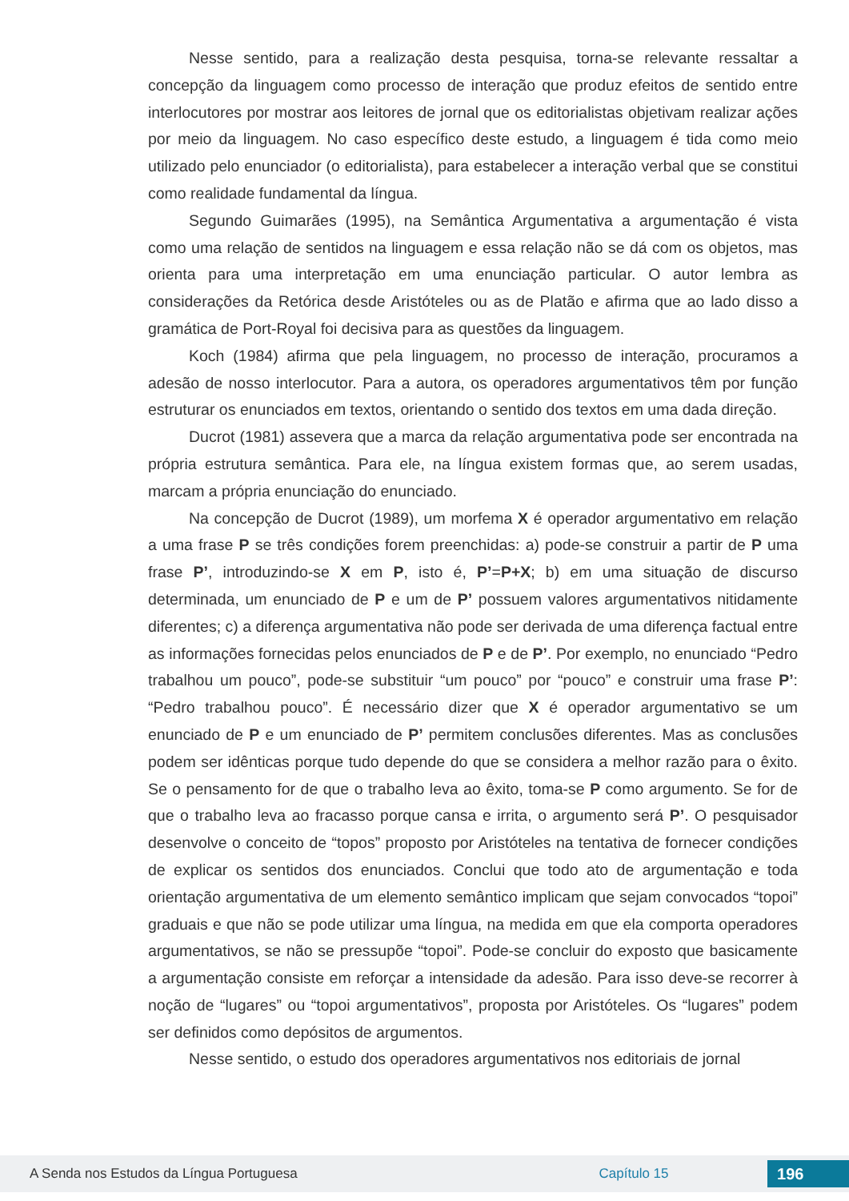Nesse sentido, para a realização desta pesquisa, torna-se relevante ressaltar a concepção da linguagem como processo de interação que produz efeitos de sentido entre interlocutores por mostrar aos leitores de jornal que os editorialistas objetivam realizar ações por meio da linguagem. No caso específico deste estudo, a linguagem é tida como meio utilizado pelo enunciador (o editorialista), para estabelecer a interação verbal que se constitui como realidade fundamental da língua.
Segundo Guimarães (1995), na Semântica Argumentativa a argumentação é vista como uma relação de sentidos na linguagem e essa relação não se dá com os objetos, mas orienta para uma interpretação em uma enunciação particular. O autor lembra as considerações da Retórica desde Aristóteles ou as de Platão e afirma que ao lado disso a gramática de Port-Royal foi decisiva para as questões da linguagem.
Koch (1984) afirma que pela linguagem, no processo de interação, procuramos a adesão de nosso interlocutor. Para a autora, os operadores argumentativos têm por função estruturar os enunciados em textos, orientando o sentido dos textos em uma dada direção.
Ducrot (1981) assevera que a marca da relação argumentativa pode ser encontrada na própria estrutura semântica. Para ele, na língua existem formas que, ao serem usadas, marcam a própria enunciação do enunciado.
Na concepção de Ducrot (1989), um morfema X é operador argumentativo em relação a uma frase P se três condições forem preenchidas: a) pode-se construir a partir de P uma frase P’, introduzindo-se X em P, isto é, P’=P+X; b) em uma situação de discurso determinada, um enunciado de P e um de P’ possuem valores argumentativos nitidamente diferentes; c) a diferença argumentativa não pode ser derivada de uma diferença factual entre as informações fornecidas pelos enunciados de P e de P’. Por exemplo, no enunciado “Pedro trabalhou um pouco”, pode-se substituir “um pouco” por “pouco” e construir uma frase P’: “Pedro trabalhou pouco”. É necessário dizer que X é operador argumentativo se um enunciado de P e um enunciado de P’ permitem conclusões diferentes. Mas as conclusões podem ser idênticas porque tudo depende do que se considera a melhor razão para o êxito. Se o pensamento for de que o trabalho leva ao êxito, toma-se P como argumento. Se for de que o trabalho leva ao fracasso porque cansa e irrita, o argumento será P’. O pesquisador desenvolve o conceito de “topos” proposto por Aristóteles na tentativa de fornecer condições de explicar os sentidos dos enunciados. Conclui que todo ato de argumentação e toda orientação argumentativa de um elemento semântico implicam que sejam convocados “topoi” graduais e que não se pode utilizar uma língua, na medida em que ela comporta operadores argumentativos, se não se pressupõe “topoi”. Pode-se concluir do exposto que basicamente a argumentação consiste em reforçar a intensidade da adesão. Para isso deve-se recorrer à noção de “lugares” ou “topoi argumentativos”, proposta por Aristóteles. Os “lugares” podem ser definidos como depósitos de argumentos.
Nesse sentido, o estudo dos operadores argumentativos nos editoriais de jornal
A Senda nos Estudos da Língua Portuguesa Capítulo 15 196